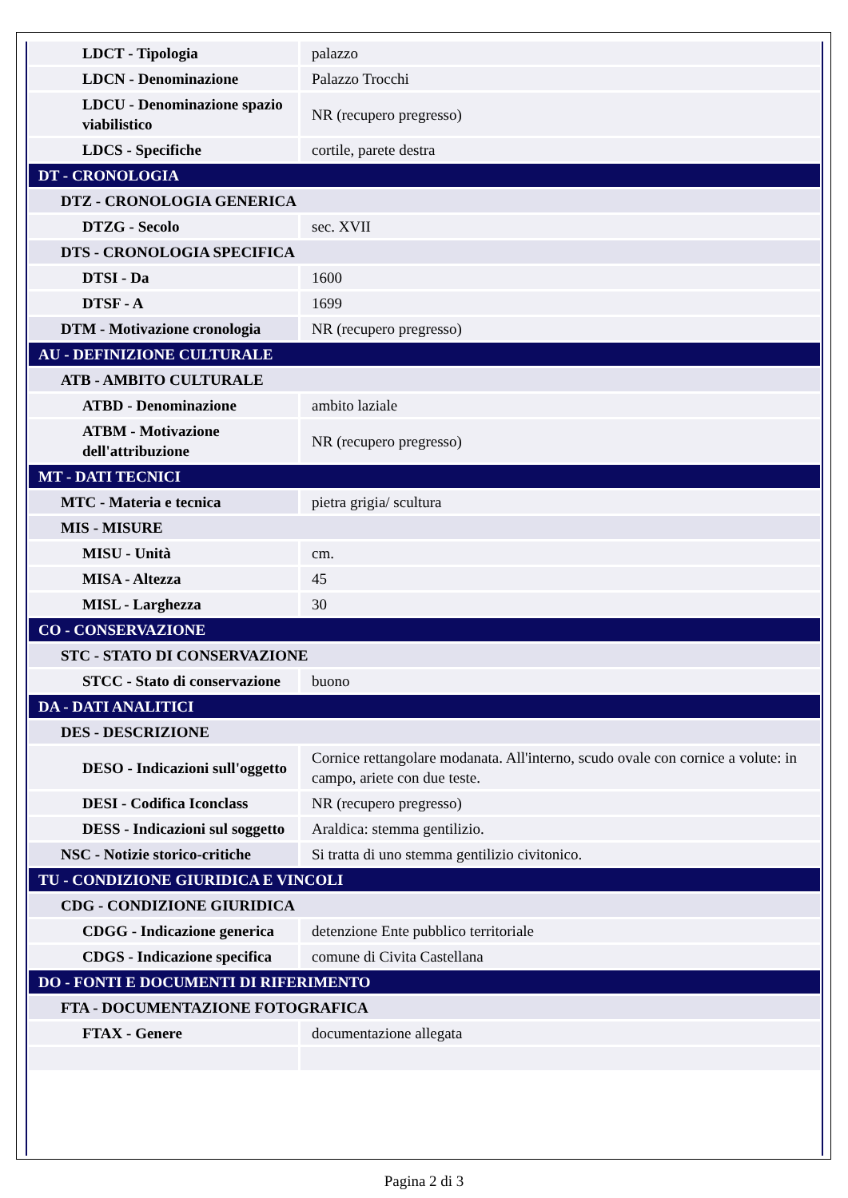| LDCT - Tipologia | palazzo |
| LDCN - Denominazione | Palazzo Trocchi |
| LDCU - Denominazione spazio viabilistico | NR (recupero pregresso) |
| LDCS - Specifiche | cortile, parete destra |
| DT - CRONOLOGIA | |
| DTZ - CRONOLOGIA GENERICA | |
| DTZG - Secolo | sec. XVII |
| DTS - CRONOLOGIA SPECIFICA | |
| DTSI - Da | 1600 |
| DTSF - A | 1699 |
| DTM - Motivazione cronologia | NR (recupero pregresso) |
| AU - DEFINIZIONE CULTURALE | |
| ATB - AMBITO CULTURALE | |
| ATBD - Denominazione | ambito laziale |
| ATBM - Motivazione dell'attribuzione | NR (recupero pregresso) |
| MT - DATI TECNICI | |
| MTC - Materia e tecnica | pietra grigia/ scultura |
| MIS - MISURE | |
| MISU - Unità | cm. |
| MISA - Altezza | 45 |
| MISL - Larghezza | 30 |
| CO - CONSERVAZIONE | |
| STC - STATO DI CONSERVAZIONE | |
| STCC - Stato di conservazione | buono |
| DA - DATI ANALITICI | |
| DES - DESCRIZIONE | |
| DESO - Indicazioni sull'oggetto | Cornice rettangolare modanata. All'interno, scudo ovale con cornice a volute: in campo, ariete con due teste. |
| DESI - Codifica Iconclass | NR (recupero pregresso) |
| DESS - Indicazioni sul soggetto | Araldica: stemma gentilizio. |
| NSC - Notizie storico-critiche | Si tratta di uno stemma gentilizio civitonico. |
| TU - CONDIZIONE GIURIDICA E VINCOLI | |
| CDG - CONDIZIONE GIURIDICA | |
| CDGG - Indicazione generica | detenzione Ente pubblico territoriale |
| CDGS - Indicazione specifica | comune di Civita Castellana |
| DO - FONTI E DOCUMENTI DI RIFERIMENTO | |
| FTA - DOCUMENTAZIONE FOTOGRAFICA | |
| FTAX - Genere | documentazione allegata |
Pagina 2 di 3